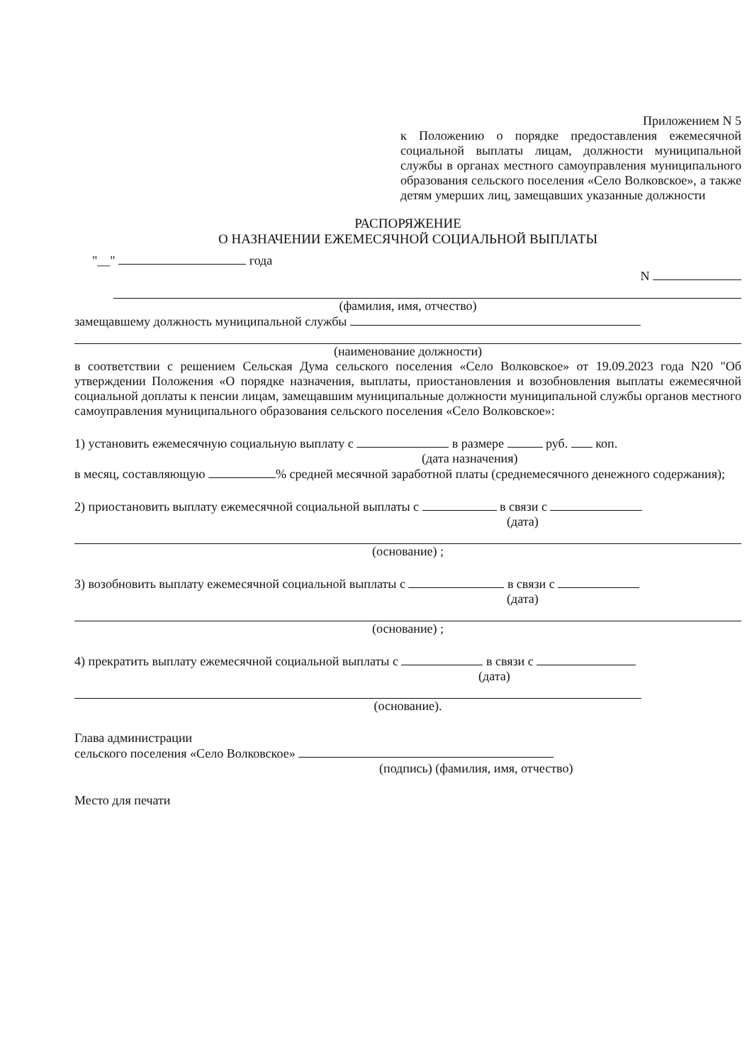Приложением N 5
к Положению о порядке предоставления ежемесячной социальной выплаты лицам, должности муниципальной службы в органах местного самоуправления муниципального образования сельского поселения «Село Волковское», а также детям умерших лиц, замещавших указанные должности
РАСПОРЯЖЕНИЕ
О НАЗНАЧЕНИИ ЕЖЕМЕСЯЧНОЙ СОЦИАЛЬНОЙ ВЫПЛАТЫ
"__" года
N
(фамилия, имя, отчество)
замещавшему должность муниципальной службы
(наименование должности)
в соответствии с решением Сельская Дума сельского поселения «Село Волковское» от 19.09.2023 года N20 "Об утверждении Положения «О порядке назначения, выплаты, приостановления и возобновления выплаты ежемесячной социальной доплаты к пенсии лицам, замещавшим муниципальные должности муниципальной службы органов местного самоуправления муниципального образования сельского поселения «Село Волковское»:
1) установить ежемесячную социальную выплату с в размере руб. коп.
(дата назначения)
в месяц, составляющую % средней месячной заработной платы (среднемесячного денежного содержания);
2) приостановить выплату ежемесячной социальной выплаты с в связи с
(дата)
(основание) ;
3) возобновить выплату ежемесячной социальной выплаты с в связи с
(дата)
(основание) ;
4) прекратить выплату ежемесячной социальной выплаты с в связи с
(дата)
(основание).
Глава администрации
сельского поселения «Село Волковское»
(подпись) (фамилия, имя, отчество)
Место для печати